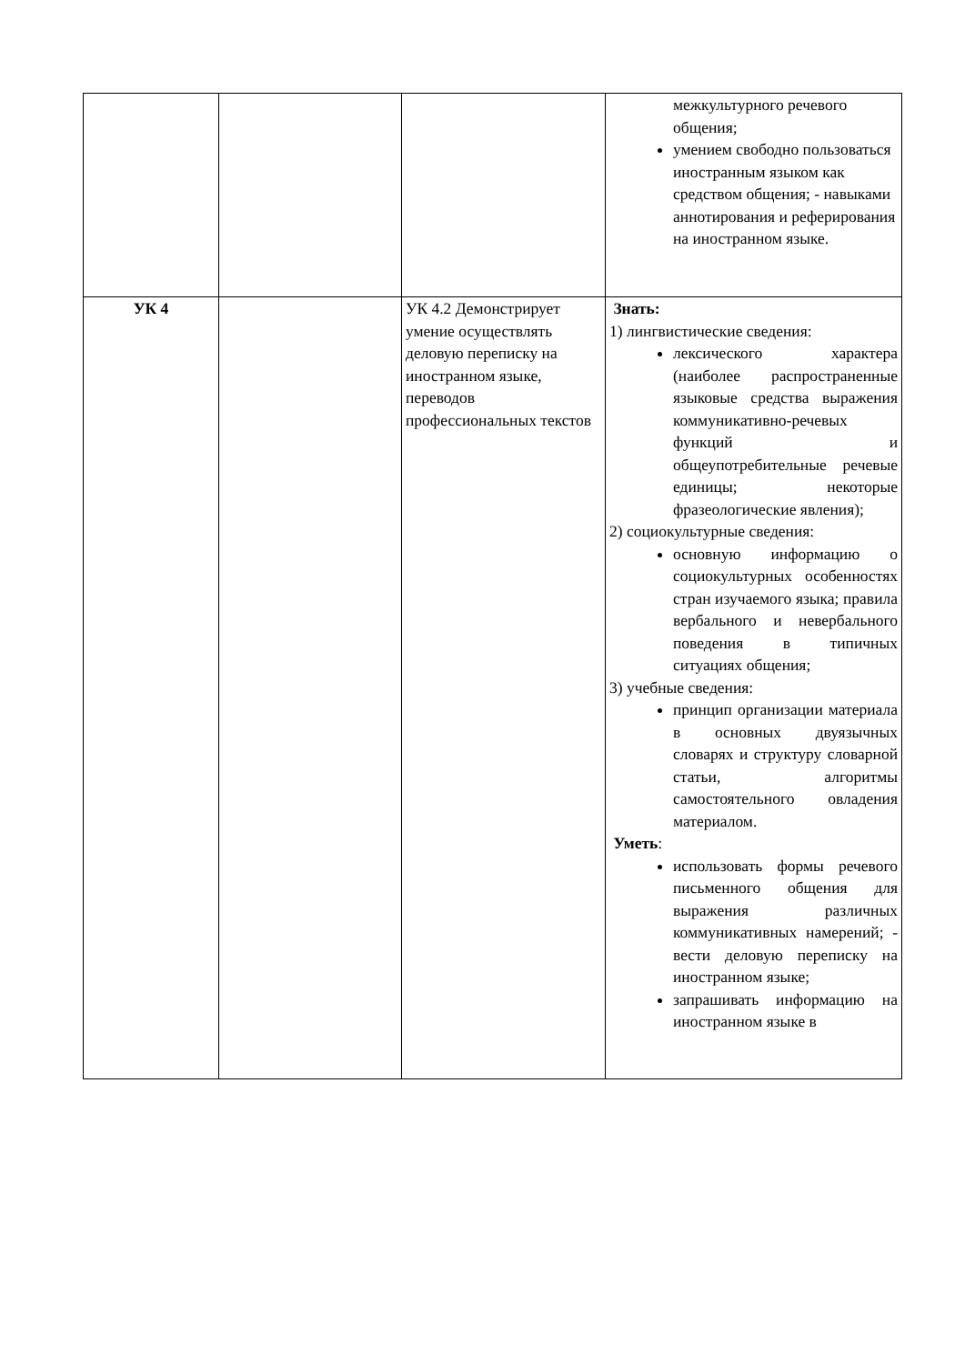| | | | межкультурного речевого общения; умением свободно пользоваться иностранным языком как средством общения; - навыками аннотирования и реферирования на иностранном языке. |
| УК 4 | | УК 4.2 Демонстрирует умение осуществлять деловую переписку на иностранном языке, переводов профессиональных текстов | Знать: 1) лингвистические сведения: лексического характера (наиболее распространенные языковые средства выражения коммуникативно-речевых функций и общеупотребительные речевые единицы; некоторые фразеологические явления); 2) социокультурные сведения: основную информацию о социокультурных особенностях стран изучаемого языка; правила вербального и невербального поведения в типичных ситуациях общения; 3) учебные сведения: принцип организации материала в основных двуязычных словарях и структуру словарной статьи, алгоритмы самостоятельного овладения материалом. Уметь : использовать формы речевого письменного общения для выражения различных коммуникативных намерений; - вести деловую переписку на иностранном языке; запрашивать информацию на иностранном языке в |